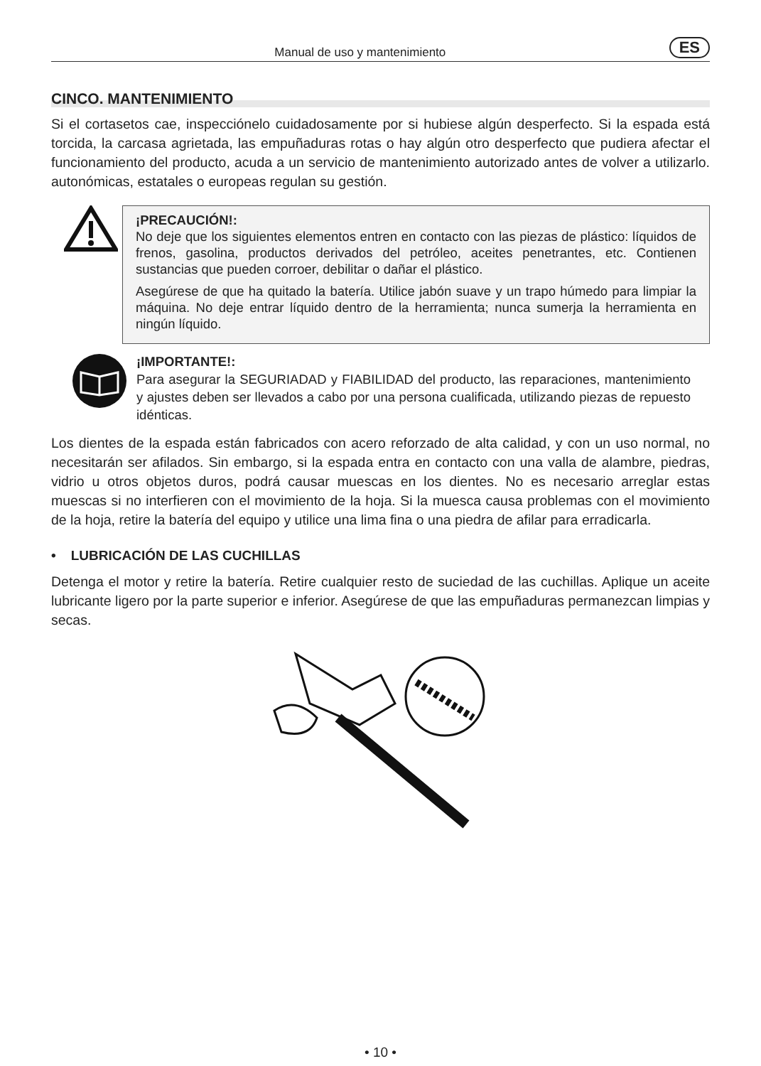Manual de uso y mantenimiento ES
CINCO. MANTENIMIENTO
Si el cortasetos cae, inspecciónelo cuidadosamente por si hubiese algún desperfecto. Si la espada está torcida, la carcasa agrietada, las empuñaduras rotas o hay algún otro desperfecto que pudiera afectar el funcionamiento del producto, acuda a un servicio de mantenimiento autorizado antes de volver a utilizarlo. autonómicas, estatales o europeas regulan su gestión.
¡PRECAUCIÓN!:
No deje que los siguientes elementos entren en contacto con las piezas de plástico: líquidos de frenos, gasolina, productos derivados del petróleo, aceites penetrantes, etc. Contienen sustancias que pueden corroer, debilitar o dañar el plástico.
Asegúrese de que ha quitado la batería. Utilice jabón suave y un trapo húmedo para limpiar la máquina. No deje entrar líquido dentro de la herramienta; nunca sumerja la herramienta en ningún líquido.
¡IMPORTANTE!:
Para asegurar la SEGURIADAD y FIABILIDAD del producto, las reparaciones, mantenimiento y ajustes deben ser llevados a cabo por una persona cualificada, utilizando piezas de repuesto idénticas.
Los dientes de la espada están fabricados con acero reforzado de alta calidad, y con un uso normal, no necesitarán ser afilados. Sin embargo, si la espada entra en contacto con una valla de alambre, piedras, vidrio u otros objetos duros, podrá causar muescas en los dientes. No es necesario arreglar estas muescas si no interfieren con el movimiento de la hoja. Si la muesca causa problemas con el movimiento de la hoja, retire la batería del equipo y utilice una lima fina o una piedra de afilar para erradicarla.
• LUBRICACIÓN DE LAS CUCHILLAS
Detenga el motor y retire la batería. Retire cualquier resto de suciedad de las cuchillas. Aplique un aceite lubricante ligero por la parte superior e inferior. Asegúrese de que las empuñaduras permanezcan limpias y secas.
• 10 •